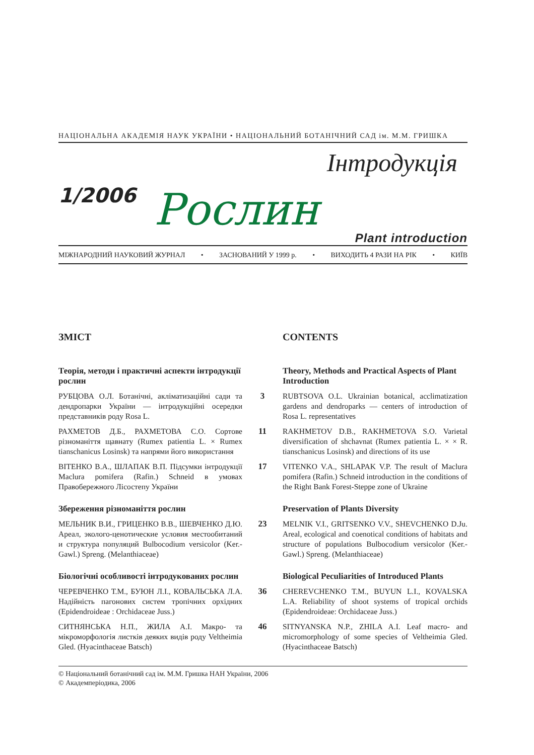НАЦІОНАЛЬНА АКАДЕМІЯ НАУК УКРАЇНИ • НАЦІОНАЛЬНИЙ БОТАНІЧНИЙ САД ім. М.М. ГРИШКА
1/2006
Інтродукція
Рослин
Plant introduction
МІЖНАРОДНИЙ НАУКОВИЙ ЖУРНАЛ • ЗАСНОВАНИЙ У 1999 р. • ВИХОДИТЬ 4 РАЗИ НА РІК • КИЇВ
ЗМІСТ
CONTENTS
Теорія, методи і практичні аспекти інтродукції рослин
Theory, Methods and Practical Aspects of Plant Introduction
РУБЦОВА О.Л. Ботанічні, акліматизаційні сади та дендропарки України — інтродукційні осередки представників роду Rosa L.
3
RUBTSOVA O.L. Ukrainian botanical, acclimatization gardens and dendroparks — centers of introduction of Rosa L. representatives
РАХМЕТОВ Д.Б., РАХМЕТОВА С.О. Сортове різноманіття щавнату (Rumex patientia L. × Rumex tianschanicus Losinsk) та напрями його використання
11
RAKHMETOV D.B., RAKHMETOVA S.O. Varietal diversification of shchavnat (Rumex patientia L. × × R. tianschanicus Losinsk) and directions of its use
ВІТЕНКО В.А., ШЛАПАК В.П. Підсумки інтродукції Maclura pomifera (Rafin.) Schneid в умовах Правобережного Лісостепу України
17
VITENKO V.A., SHLAPAK V.P. The result of Maclura pomifera (Rafin.) Schneid introduction in the conditions of the Right Bank Forest-Steppe zone of Ukraine
Збереження різноманіття рослин
Preservation of Plants Diversity
МЕЛЬНИК В.И., ГРИЦЕНКО В.В., ШЕВЧЕНКО Д.Ю. Ареал, эколого-ценотические условия местообитаний и структура популяций Bulbocodium versicolor (Ker.-Gawl.) Spreng. (Melanthiaceae)
23
MELNIK V.I., GRITSENKO V.V., SHEVCHENKO D.Ju. Areal, ecological and coenotical conditions of habitats and structure of populations Bulbocodium versicolor (Ker.-Gawl.) Spreng. (Melanthiaceae)
Біологічні особливості інтродукованих рослин
Biological Peculiarities of Introduced Plants
ЧЕРЕВЧЕНКО Т.М., БУЮН Л.І., КОВАЛЬСЬКА Л.А. Надійність пагонових систем тропічних орхідних (Epidendroideae : Orchidaceae Juss.)
36
CHEREVCHENKO T.M., BUYUN L.I., KOVALSKA L.A. Reliability of shoot systems of tropical orchids (Epidendroideae: Orchidaceae Juss.)
СИТНЯНСЬКА Н.П., ЖИЛА А.І. Макро- та мікроморфологія листків деяких видів роду Veltheimia Gled. (Hyacinthaceae Batsch)
46
SITNYANSKA N.P., ZHILA A.I. Leaf macro- and micromorphology of some species of Veltheimia Gled. (Hyacinthaceae Batsch)
© Національний ботанічний сад ім. М.М. Гришка НАН України, 2006
© Академперіодика, 2006